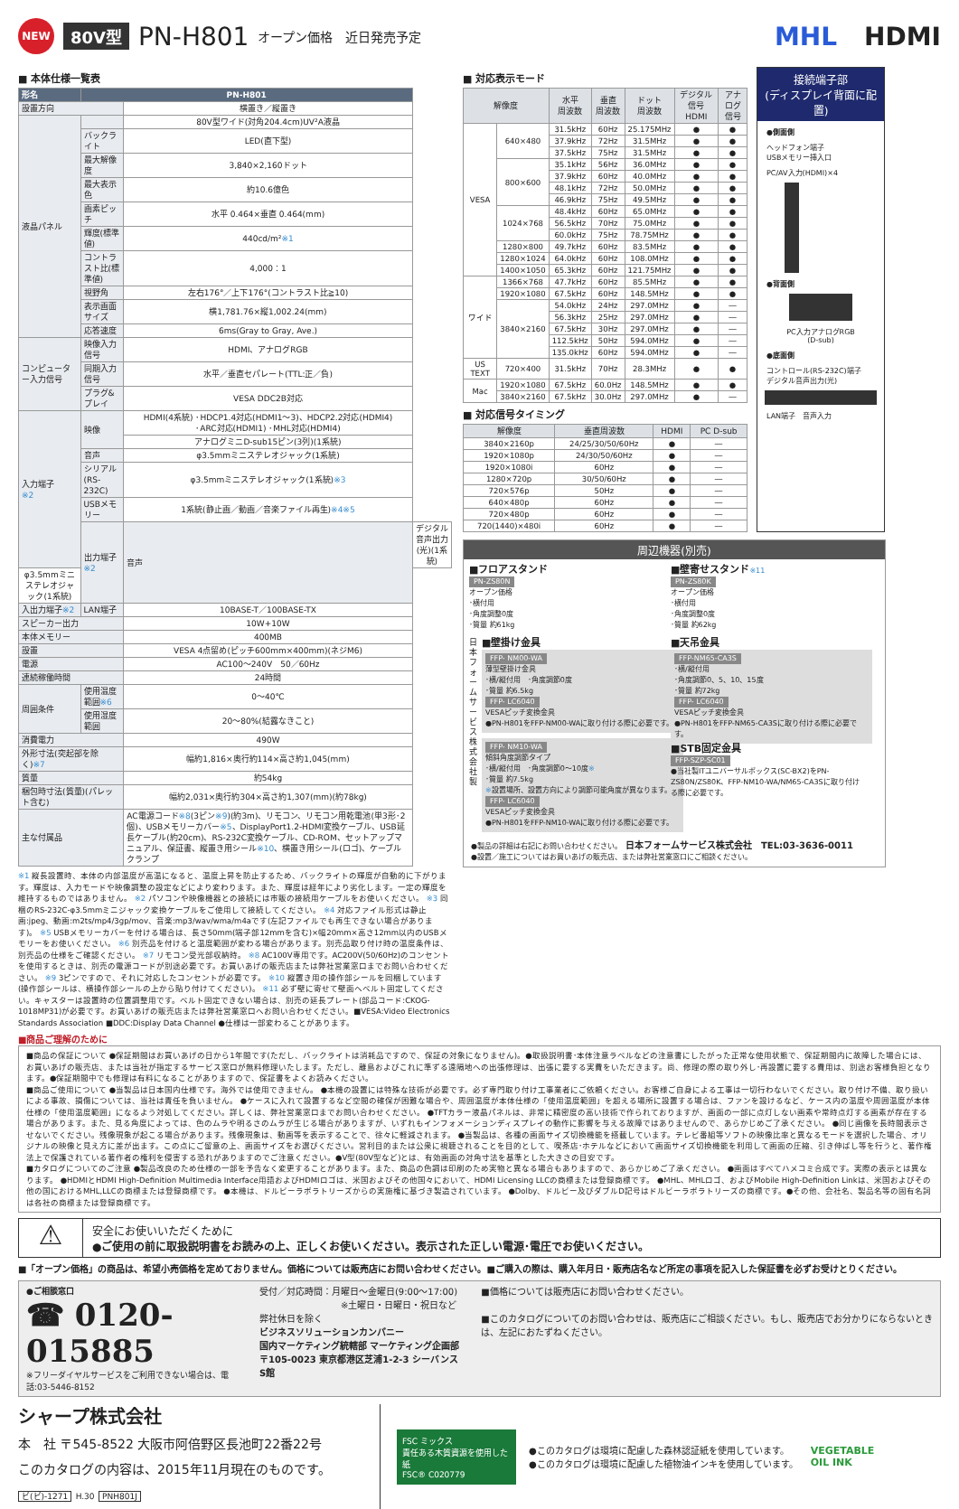NEW
80V型
PN-H801
オープン価格　近日発売予定
MHL HDMI
■ 本体仕様一覧表
| 形名 | PN-H801 | | |
| --- | --- | --- | --- |
| 設置方向 | | 横置き／縦置き | |
| 液晶パネル | | | |
| | | 80V型ワイド(対角204.4cm)UV²A液晶 | |
| | バックライト | LED(直下型) | |
| | 最大解像度 | 3,840×2,160ドット | |
| | 最大表示色 | 約10.6億色 | |
| | 画素ピッチ | 水平 0.464×垂直 0.464(mm) | |
| | 輝度(標準値) | 440cd/m² ※1 | |
| | コントラスト比(標準値) | 4,000：1 | |
| | 視野角 | 左右176°／上下176°(コントラスト比≧10) | |
| | 表示画面サイズ | 横1,781.76×縦1,002.24(mm) | |
| | 応答速度 | 6ms(Gray to Gray, Ave.) | |
| コンピューター入力信号 | 映像入力信号 | HDMI、アナログRGB | |
| | 同期入力信号 | 水平／垂直セパレート(TTL:正／負) | |
| | プラグ&プレイ | VESA DDC2B対応 | |
| 入力端子 ※2 | 映像 | HDMI(4系統) ･HDCP1.4対応(HDMI1～3)、HDCP2.2対応(HDMI4) ･ARC対応(HDMI1) ･MHL対応(HDMI4) | |
| | | アナログミニD-sub15ピン(3列)(1系統) | |
| | 音声 | φ3.5mmミニステレオジャック(1系統) | |
| | シリアル(RS-232C) | φ3.5mmミニステレオジャック(1系統) ※3 | |
| | USBメモリー | 1系統(静止画／動画／音楽ファイル再生) ※4※5 | |
| | 出力端子 ※2 | 音声 | デジタル音声出力(光)(1系統) |
| φ3.5mmミニステレオジャック(1系統) | | | |
| 入出力端子 ※2 | LAN端子 | 10BASE-T／100BASE-TX | |
| スピーカー出力 | | 10W+10W | |
| 本体メモリー | | 400MB | |
| 設置 | | VESA 4点留め(ピッチ600mm×400mm)(ネジM6) | |
| 電源 | | AC100～240V 50／60Hz | |
| 連続稼働時間 | | 24時間 | |
| 周囲条件 | 使用温度範囲 ※6 | 0～40℃ | |
| | 使用湿度範囲 | 20～80%(結露なきこと) | |
| 消費電力 | | 490W | |
| 外形寸法(突起部を除く) ※7 | | 幅約1,816×奥行約114×高さ約1,045(mm) | |
| 質量 | | 約54kg | |
| 梱包時寸法(質量)(パレット含む) | | 幅約2,031×奥行約304×高さ約1,307(mm)(約78kg) | |
| 主な付属品 | | AC電源コード ※8 (3ピン ※9 )(約3m)、リモコン、リモコン用乾電池(単3形･2個)、USBメモリーカバー ※5 、DisplayPort1.2-HDMI変換ケーブル、USB延長ケーブル(約20cm)、RS-232C変換ケーブル、CD-ROM、セットアップマニュアル、保証書、縦置き用シール ※10 、横置き用シール(ロゴ)、ケーブルクランプ | |
※1 縦長設置時、本体の内部温度が高温になると、温度上昇を防止するため、バックライトの輝度が自動的に下がります。輝度は、入力モードや映像調整の設定などにより変わります。また、輝度は経年により劣化します。一定の輝度を維持するものではありません。 ※2 パソコンや映像機器との接続には市販の接続用ケーブルをお使いください。 ※3 同梱のRS-232C-φ3.5mmミニジャック変換ケーブルをご使用して接続してください。 ※4 対応ファイル形式は静止画:jpeg、動画:m2ts/mp4/3gp/mov、音楽:mp3/wav/wma/m4aです(左記ファイルでも再生できない場合があります)。 ※5 USBメモリーカバーを付ける場合は、長さ50mm(端子部12mmを含む)×幅20mm×高さ12mm以内のUSBメモリーをお使いください。 ※6 別売品を付けると温度範囲が変わる場合があります。別売品取り付け時の温度条件は、別売品の仕様をご確認ください。 ※7 リモコン受光部収納時。 ※8 AC100V専用です。AC200V(50/60Hz)のコンセントを使用するときは、別売の電源コードが別途必要です。お買いあげの販売店または弊社営業窓口までお問い合わせください。 ※9 3ピンですので、それに対応したコンセントが必要です。 ※10 縦置き用の操作部シールを同梱しています(操作部シールは、横操作部シールの上から貼り付けてください)。 ※11 必ず壁に寄せて壁面へベルト固定してください。キャスターは設置時の位置調整用です。ベルト固定できない場合は、別売の延長プレート(部品コード:CKOG-1018MP31)が必要です。お買いあげの販売店または弊社営業窓口へお問い合わせください。■VESA:Video Electronics Standards Association ■DDC:Display Data Channel ●仕様は一部変わることがあります。
■ 対応表示モード
| 解像度 | | 水平 周波数 | 垂直 周波数 | ドット 周波数 | デジタル信号 HDMI | アナログ 信号 |
| --- | --- | --- | --- | --- | --- | --- |
| VESA | 640×480 | 31.5kHz | 60Hz | 25.175MHz | ● | ● |
| | | 37.9kHz | 72Hz | 31.5MHz | ● | ● |
| | | 37.5kHz | 75Hz | 31.5MHz | ● | ● |
| | 800×600 | 35.1kHz | 56Hz | 36.0MHz | ● | ● |
| | | 37.9kHz | 60Hz | 40.0MHz | ● | ● |
| | | 48.1kHz | 72Hz | 50.0MHz | ● | ● |
| | | 46.9kHz | 75Hz | 49.5MHz | ● | ● |
| | 1024×768 | 48.4kHz | 60Hz | 65.0MHz | ● | ● |
| | | 56.5kHz | 70Hz | 75.0MHz | ● | ● |
| | | 60.0kHz | 75Hz | 78.75MHz | ● | ● |
| | 1280×800 | 49.7kHz | 60Hz | 83.5MHz | ● | ● |
| | 1280×1024 | 64.0kHz | 60Hz | 108.0MHz | ● | ● |
| | 1400×1050 | 65.3kHz | 60Hz | 121.75MHz | ● | ● |
| ワイド | 1366×768 | 47.7kHz | 60Hz | 85.5MHz | ● | ● |
| | 1920×1080 | 67.5kHz | 60Hz | 148.5MHz | ● | ● |
| | 3840×2160 | 54.0kHz | 24Hz | 297.0MHz | ● | ― |
| | | 56.3kHz | 25Hz | 297.0MHz | ● | ― |
| | | 67.5kHz | 30Hz | 297.0MHz | ● | ― |
| | | 112.5kHz | 50Hz | 594.0MHz | ● | ― |
| | | 135.0kHz | 60Hz | 594.0MHz | ● | ― |
| US TEXT | 720×400 | 31.5kHz | 70Hz | 28.3MHz | ● | ● |
| Mac | 1920×1080 | 67.5kHz | 60.0Hz | 148.5MHz | ● | ● |
| | 3840×2160 | 67.5kHz | 30.0Hz | 297.0MHz | ● | ― |
■ 対応信号タイミング
| 解像度 | 垂直周波数 | HDMI | PC D-sub |
| --- | --- | --- | --- |
| 3840×2160p | 24/25/30/50/60Hz | ● | ― |
| 1920×1080p | 24/30/50/60Hz | ● | ― |
| 1920×1080i | 60Hz | ● | ― |
| 1280×720p | 30/50/60Hz | ● | ― |
| 720×576p | 50Hz | ● | ― |
| 640×480p | 60Hz | ● | ― |
| 720×480p | 60Hz | ● | ― |
| 720(1440)×480i | 60Hz | ● | ― |
接続端子部
(ディスプレイ背面に配置)
●側面側
ヘッドフォン端子
USBメモリー挿入口
PC/AV入力(HDMI)×4
●背面側
PC入力アナログRGB
(D-sub)
●底面側
コントロール(RS-232C)端子
デジタル音声出力(光)
LAN端子　音声入力
周辺機器(別売)
■フロアスタンド
PN-ZS80N
オープン価格
･横付用
･角度調整0度
･質量 約61kg
■壁寄せスタンド※11
PN-ZS80K
オープン価格
･横付用
･角度調整0度
･質量 約62kg
日本フォームサービス株式会社製
■壁掛け金具
FFP- NM00-WA
薄型壁掛け金具
･横/縦付用　･角度調節0度
･質量 約6.5kg
FFP- LC6040
VESAピッチ変換金具
●PN-H801をFFP-NM00-WAに取り付ける際に必要です。
FFP- NM10-WA
傾斜角度調節タイプ
･横/縦付用　･角度調節0～10度※
･質量 約7.5kg
※設置場所、設置方向により調節可能角度が異なります。
FFP- LC6040
VESAピッチ変換金具
●PN-H801をFFP-NM10-WAに取り付ける際に必要です。
■天吊金具
FFP-NM65-CA3S
･横/縦付用
･角度調節0、5、10、15度
･質量 約72kg
FFP- LC6040
VESAピッチ変換金具
●PN-H801をFFP-NM65-CA3Sに取り付ける際に必要です。
■STB固定金具
FFP-SZP-SC01
●当社製ITユニバーサルボックス(SC-BX2)をPN-ZS80N/ZS80K、FFP-NM10-WA/NM65-CA3Sに取り付ける際に必要です。
●製品の詳細は右記にお問い合わせください。　日本フォームサービス株式会社　TEL:03-3636-0011
●設置／施工についてはお買いあげの販売店、または弊社営業窓口にご相談ください。
■商品ご理解のために
■商品の保証について ●保証期間はお買いあげの日から1年間です(ただし、バックライトは消耗品ですので、保証の対象になりません)。●取扱説明書･本体注意ラベルなどの注意書にしたがった正常な使用状態で、保証期間内に故障した場合には、お買いあげの販売店、または当社が指定するサービス窓口が無料修理いたします。ただし、離島およびこれに準ずる遠隔地への出張修理は、出張に要する実費をいただきます。尚、修理の際の取り外し･再設置に要する費用は、別途お客様負担となります。●保証期間中でも修理は有料になることがありますので、保証書をよくお読みください。
■商品ご使用について ●当製品は日本国内仕様です。海外では使用できません。 ●本機の設置には特殊な技術が必要です。必ず専門取り付け工事業者にご依頼ください。お客様ご自身による工事は一切行わないでください。取り付け不備、取り扱いによる事故、損傷については、当社は責任を負いません。 ●ケースに入れて設置するなど空間の確保が困難な場合や、周囲温度が本体仕様の「使用温度範囲」を超える場所に設置する場合は、ファンを設けるなど、ケース内の温度や周囲温度が本体仕様の「使用温度範囲」になるよう対処してください。詳しくは、弊社営業窓口までお問い合わせください。 ●TFTカラー液晶パネルは、非常に精密度の高い技術で作られておりますが、画面の一部に点灯しない画素や常時点灯する画素が存在する場合があります。また、見る角度によっては、色のムラや明るさのムラが生じる場合がありますが、いずれもインフォメーションディスプレイの動作に影響を与える故障ではありませんので、あらかじめご了承ください。 ●同じ画像を長時間表示させないでください。残像現象が起こる場合があります。残像現象は、動画等を表示することで、徐々に軽減されます。 ●当製品は、各種の画面サイズ切換機能を搭載しています。テレビ番組等ソフトの映像比率と異なるモードを選択した場合、オリジナルの映像と見え方に差が出ます。この点にご留意の上、画面サイズをお選びください。営利目的または公衆に視聴されることを目的として、喫茶店･ホテルなどにおいて画面サイズ切換機能を利用して画面の圧縮、引き伸ばし等を行うと、著作権法上で保護されている著作者の権利を侵害する恐れがありますのでご注意ください。●V型(80V型など)とは、有効画面の対角寸法を基準とした大きさの目安です。
■カタログについてのご注意 ●製品改良のため仕様の一部を予告なく変更することがあります。また、商品の色調は印刷のため実物と異なる場合もありますので、あらかじめご了承ください。 ●画面はすべてハメコミ合成です。実際の表示とは異なります。 ●HDMIとHDMI High-Definition Multimedia Interface用語およびHDMIロゴは、米国およびその他国々において、HDMI Licensing LLCの商標または登録商標です。 ●MHL、MHLロゴ、およびMobile High-Definition Linkは、米国およびその他の国におけるMHL,LLCの商標または登録商標です。 ●本機は、ドルビーラボラトリーズからの実施権に基づき製造されています。 ●Dolby、ドルビー及びダブルD記号はドルビーラボラトリーズの商標です。●その他、会社名、製品名等の固有名詞は各社の商標または登録商標です。
⚠
安全にお使いいただくために
●ご使用の前に取扱説明書をお読みの上、正しくお使いください。表示された正しい電源･電圧でお使いください。
■「オープン価格」の商品は、希望小売価格を定めておりません。価格については販売店にお問い合わせください。■ご購入の際は、購入年月日・販売店名など所定の事項を記入した保証書を必ずお受けとりください。
●ご相談窓口
☎ 0120-015885
※フリーダイヤルサービスをご利用できない場合は、電話:03-5446-8152
受付／対応時間：月曜日～金曜日(9:00～17:00)
　　　　　　　　　※土曜日・日曜日・祝日など弊社休日を除く
ビジネスソリューションカンパニー
国内マーケティング統轄部 マーケティング企画部
〒105-0023 東京都港区芝浦1-2-3 シーバンスS館
■価格については販売店にお問い合わせください。
■このカタログについてのお問い合わせは、販売店にご相談ください。もし、販売店でお分かりにならないときは、左記におたずねください。
シャープ株式会社
本　社 〒545-8522 大阪市阿倍野区長池町22番22号
このカタログの内容は、2015年11月現在のものです。
ビ(ビ)-1271 H.30 PNH801J
FSC ミックス
責任ある木質資源を使用した紙
FSC® C020779
●このカタログは環境に配慮した森林認証紙を使用しています。
●このカタログは環境に配慮した植物油インキを使用しています。
VEGETABLE
OIL INK